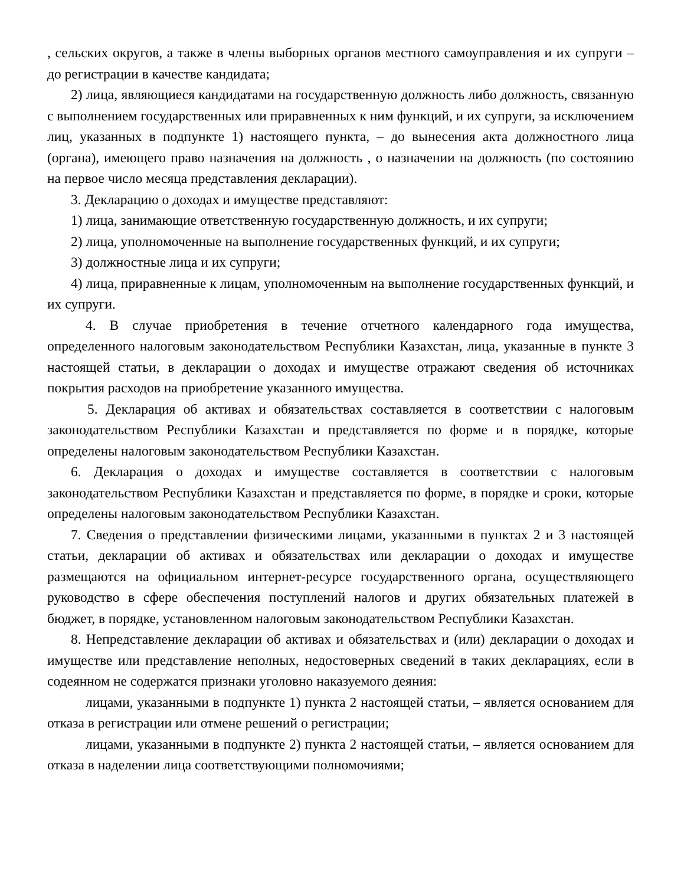, сельских округов, а также в члены выборных органов местного самоуправления и их супруги – до регистрации в качестве кандидата;
2) лица, являющиеся кандидатами на государственную должность либо должность, связанную с выполнением государственных или приравненных к ним функций, и их супруги, за исключением лиц, указанных в подпункте 1) настоящего пункта, – до вынесения акта должностного лица (органа), имеющего право назначения на должность , о назначении на должность (по состоянию на первое число месяца представления декларации).
3. Декларацию о доходах и имуществе представляют:
1) лица, занимающие ответственную государственную должность, и их супруги;
2) лица, уполномоченные на выполнение государственных функций, и их супруги;
3) должностные лица и их супруги;
4) лица, приравненные к лицам, уполномоченным на выполнение государственных функций, и их супруги.
4. В случае приобретения в течение отчетного календарного года имущества, определенного налоговым законодательством Республики Казахстан, лица, указанные в пункте 3 настоящей статьи, в декларации о доходах и имуществе отражают сведения об источниках покрытия расходов на приобретение указанного имущества.
5. Декларация об активах и обязательствах составляется в соответствии с налоговым законодательством Республики Казахстан и представляется по форме и в порядке, которые определены налоговым законодательством Республики Казахстан.
6. Декларация о доходах и имуществе составляется в соответствии с налоговым законодательством Республики Казахстан и представляется по форме, в порядке и сроки, которые определены налоговым законодательством Республики Казахстан.
7. Сведения о представлении физическими лицами, указанными в пунктах 2 и 3 настоящей статьи, декларации об активах и обязательствах или декларации о доходах и имуществе размещаются на официальном интернет-ресурсе государственного органа, осуществляющего руководство в сфере обеспечения поступлений налогов и других обязательных платежей в бюджет, в порядке, установленном налоговым законодательством Республики Казахстан.
8. Непредставление декларации об активах и обязательствах и (или) декларации о доходах и имуществе или представление неполных, недостоверных сведений в таких декларациях, если в содеянном не содержатся признаки уголовно наказуемого деяния:
лицами, указанными в подпункте 1) пункта 2 настоящей статьи, – является основанием для отказа в регистрации или отмене решений о регистрации;
лицами, указанными в подпункте 2) пункта 2 настоящей статьи, – является основанием для отказа в наделении лица соответствующими полномочиями;